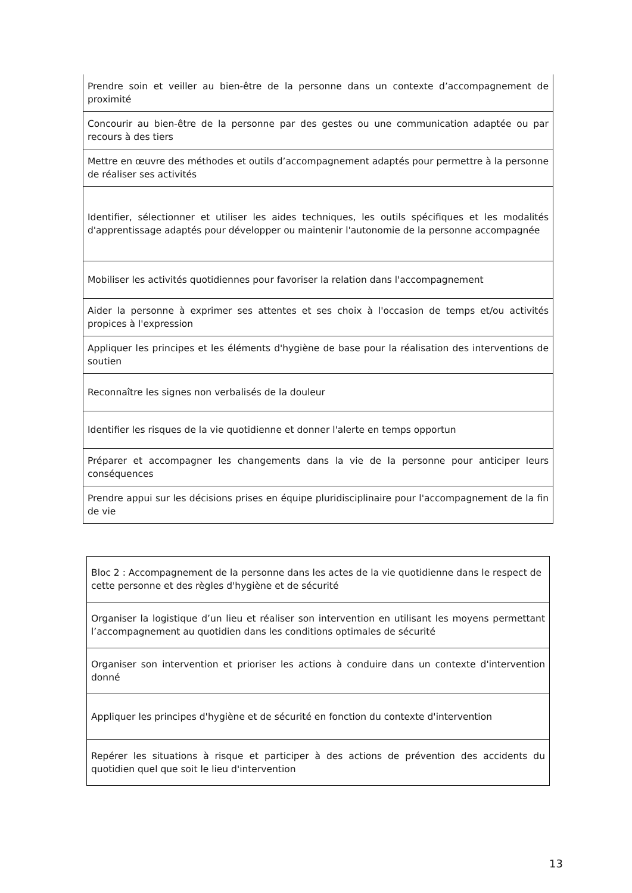| Prendre soin et veiller au bien-être de la personne dans un contexte d’accompagnement de proximité |
| Concourir au bien-être de la personne par des gestes ou une communication adaptée ou par recours à des tiers |
| Mettre en œuvre des méthodes et outils d’accompagnement adaptés pour permettre à la personne de réaliser ses activités |
| Identifier, sélectionner et utiliser les aides techniques, les outils spécifiques et les modalités d'apprentissage adaptés pour développer ou maintenir l'autonomie de la personne accompagnée |
| Mobiliser les activités quotidiennes pour favoriser la relation dans l'accompagnement |
| Aider la personne à exprimer ses attentes et ses choix à l'occasion de temps et/ou activités propices à l'expression |
| Appliquer les principes et les éléments d'hygiène de base pour la réalisation des interventions de soutien |
| Reconnaître les signes non verbalisés de la douleur |
| Identifier les risques de la vie quotidienne et donner l'alerte en temps opportun |
| Préparer et accompagner les changements dans la vie de la personne pour anticiper leurs conséquences |
| Prendre appui sur les décisions prises en équipe pluridisciplinaire pour l'accompagnement de la fin de vie |
| Bloc 2 : Accompagnement de la personne dans les actes de la vie quotidienne dans le respect de cette personne et des règles d'hygiène et de sécurité |
| Organiser la logistique d’un lieu et réaliser son intervention en utilisant les moyens permettant l’accompagnement au quotidien dans les conditions optimales de sécurité |
| Organiser son intervention et prioriser les actions à conduire dans un contexte d'intervention donné |
| Appliquer les principes d'hygiène et de sécurité en fonction du contexte d'intervention |
| Repérer les situations à risque et participer à des actions de prévention des accidents du quotidien quel que soit le lieu d'intervention |
13